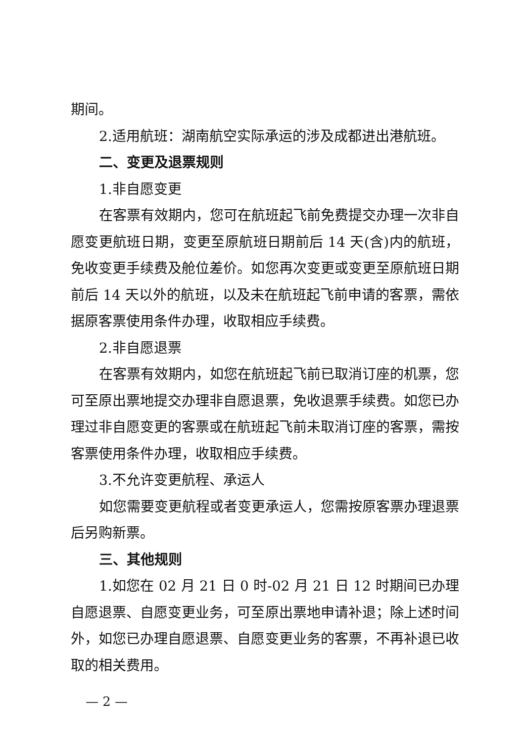期间。
2.适用航班：湖南航空实际承运的涉及成都进出港航班。
二、变更及退票规则
1.非自愿变更
在客票有效期内，您可在航班起飞前免费提交办理一次非自愿变更航班日期，变更至原航班日期前后 14 天(含)内的航班，免收变更手续费及舱位差价。如您再次变更或变更至原航班日期前后 14 天以外的航班，以及未在航班起飞前申请的客票，需依据原客票使用条件办理，收取相应手续费。
2.非自愿退票
在客票有效期内，如您在航班起飞前已取消订座的机票，您可至原出票地提交办理非自愿退票，免收退票手续费。如您已办理过非自愿变更的客票或在航班起飞前未取消订座的客票，需按客票使用条件办理，收取相应手续费。
3.不允许变更航程、承运人
如您需要变更航程或者变更承运人，您需按原客票办理退票后另购新票。
三、其他规则
1.如您在 02 月 21 日 0 时-02 月 21 日 12 时期间已办理自愿退票、自愿变更业务，可至原出票地申请补退；除上述时间外，如您已办理自愿退票、自愿变更业务的客票，不再补退已收取的相关费用。
— 2 —